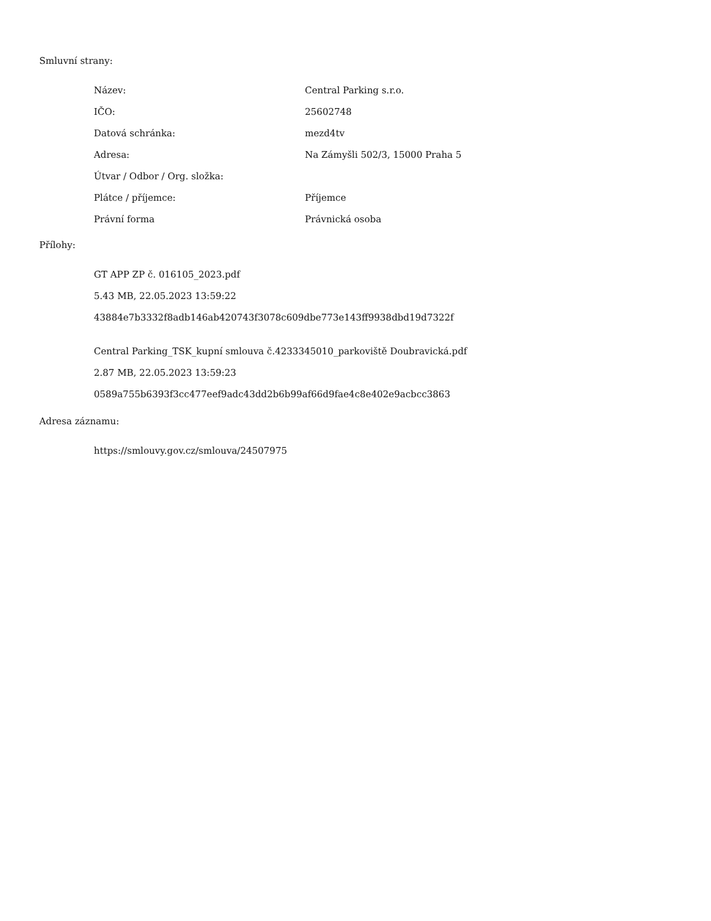Smluvní strany:
| Název: | Central Parking s.r.o. |
| IČO: | 25602748 |
| Datová schránka: | mezd4tv |
| Adresa: | Na Zámyšli 502/3, 15000 Praha 5 |
| Útvar / Odbor / Org. složka: | |
| Plátce / příjemce: | Příjemce |
| Právní forma | Právnická osoba |
Přílohy:
GT APP ZP č. 016105_2023.pdf
5.43 MB, 22.05.2023 13:59:22
43884e7b3332f8adb146ab420743f3078c609dbe773e143ff9938dbd19d7322f
Central Parking_TSK_kupní smlouva č.4233345010_parkoviště Doubravická.pdf
2.87 MB, 22.05.2023 13:59:23
0589a755b6393f3cc477eef9adc43dd2b6b99af66d9fae4c8e402e9acbcc3863
Adresa záznamu:
https://smlouvy.gov.cz/smlouva/24507975